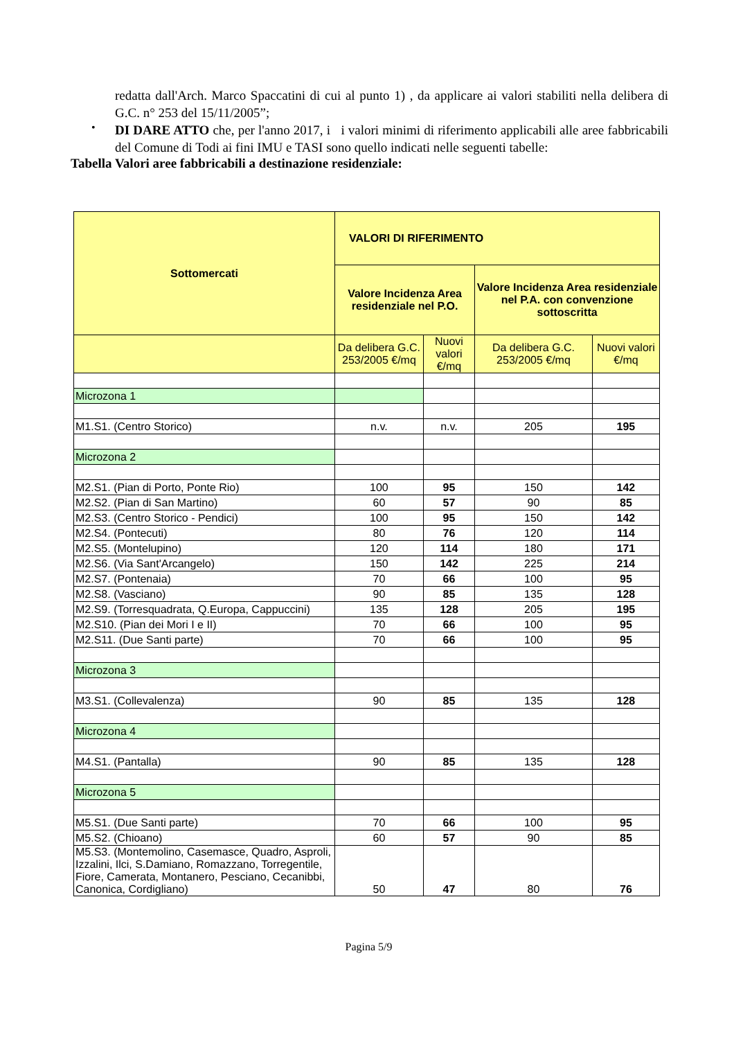redatta dall'Arch. Marco Spaccatini di cui al punto 1) , da applicare ai valori stabiliti nella delibera di G.C. n° 253 del 15/11/2005”;
•
DI DARE ATTO che, per l'anno 2017, i i valori minimi di riferimento applicabili alle aree fabbricabili del Comune di Todi ai fini IMU e TASI sono quello indicati nelle seguenti tabelle:
Tabella Valori aree fabbricabili a destinazione residenziale:
| Sottomercati | VALORI DI RIFERIMENTO | | | |
| --- | --- | --- | --- | --- |
| | Valore Incidenza Area residenziale nel P.O. | | Valore Incidenza Area residenziale nel P.A. con convenzione sottoscritta | |
| | Da delibera G.C. 253/2005 €/mq | Nuovi valori €/mq | Da delibera G.C. 253/2005 €/mq | Nuovi valori €/mq |
| Microzona 1 | | | | |
| M1.S1. (Centro Storico) | n.v. | n.v. | 205 | 195 |
| Microzona 2 | | | | |
| M2.S1. (Pian di Porto, Ponte Rio) | 100 | 95 | 150 | 142 |
| M2.S2. (Pian di San Martino) | 60 | 57 | 90 | 85 |
| M2.S3. (Centro Storico - Pendici) | 100 | 95 | 150 | 142 |
| M2.S4. (Pontecuti) | 80 | 76 | 120 | 114 |
| M2.S5. (Montelupino) | 120 | 114 | 180 | 171 |
| M2.S6. (Via Sant'Arcangelo) | 150 | 142 | 225 | 214 |
| M2.S7. (Pontenaia) | 70 | 66 | 100 | 95 |
| M2.S8. (Vasciano) | 90 | 85 | 135 | 128 |
| M2.S9. (Torresquadrata, Q.Europa, Cappuccini) | 135 | 128 | 205 | 195 |
| M2.S10. (Pian dei Mori I e II) | 70 | 66 | 100 | 95 |
| M2.S11. (Due Santi parte) | 70 | 66 | 100 | 95 |
| Microzona 3 | | | | |
| M3.S1. (Collevalenza) | 90 | 85 | 135 | 128 |
| Microzona 4 | | | | |
| M4.S1. (Pantalla) | 90 | 85 | 135 | 128 |
| Microzona 5 | | | | |
| M5.S1. (Due Santi parte) | 70 | 66 | 100 | 95 |
| M5.S2. (Chioano) | 60 | 57 | 90 | 85 |
| M5.S3. (Montemolino, Casemasce, Quadro, Asproli, Izzalini, Ilci, S.Damiano, Romazzano, Torregentile, Fiore, Camerata, Montanero, Pesciano, Cecanibbi, Canonica, Cordigliano) | 50 | 47 | 80 | 76 |
Pagina 5/9